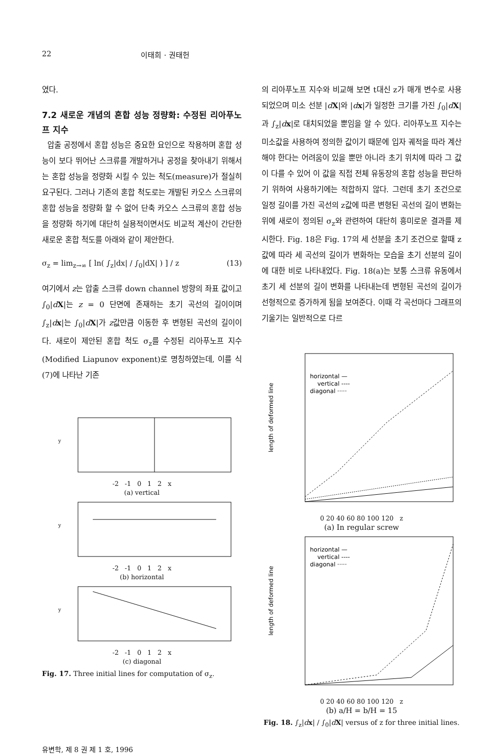22 이태희 · 권태헌
였다.
7.2 새로운 개념의 혼합 성능 정량화: 수정된 리아푸노프 지수
압출 공정에서 혼합 성능은 중요한 요인으로 작용하며 혼합 성능이 보다 뛰어난 스크류를 개발하거나 공정을 찾아내기 위해서는 혼합 성능을 정량화 시킬 수 있는 척도(measure)가 절실히 요구된다. 그러나 기존의 혼합 척도로는 개발된 카오스 스크류의 혼합 성능을 정량화 할 수 없어 단축 카오스 스크류의 혼합 성능을 정량화 하기에 대단히 실용적이면서도 비교적 계산이 간단한 새로운 혼합 척도를 아래와 같이 제안한다.
σ<sub>z</sub> = lim<sub>z→∞</sub> [ ln( ∫<sub>z</sub>|dx| / ∫<sub>0</sub>|dX| ) ] / z (13)
여기에서 z는 압출 스크류 down channel 방향의 좌표 값이고 ∫<sub>0</sub>|dX|는 z = 0 단면에 존재하는 초기 곡선의 길이이며 ∫<sub>z</sub>|dx|는 ∫<sub>0</sub>|dX|가 z값만큼 이동한 후 변형된 곡선의 길이이다. 새로이 제안된 혼합 척도 σ<sub>z</sub>를 수정된 리아푸노프 지수(Modified Liapunov exponent)로 명칭하였는데, 이를 식 (7)에 나타난 기존
y
-2 -1 0 1 2 x
(a) vertical
y
-2 -1 0 1 2 x
(b) horizontal
y
-2 -1 0 1 2 x
(c) diagonal
Fig. 17. Three initial lines for computation of σ<sub>z</sub>.
의 리아푸노프 지수와 비교해 보면 t대신 z가 매개 변수로 사용되었으며 미소 선분 |dX|와 |dx|가 일정한 크기를 가진 ∫<sub>0</sub>|dX|과 ∫<sub>z</sub>|dx|로 대치되었을 뿐임을 알 수 있다. 리아푸노프 지수는 미소값을 사용하여 정의한 값이기 때문에 입자 궤적을 따라 계산해야 한다는 어려움이 있을 뿐만 아니라 초기 위치에 따라 그 값이 다를 수 있어 이 값을 직접 전체 유동장의 혼합 성능을 판단하기 위하여 사용하기에는 적합하지 않다. 그런데 초기 조건으로 일정 길이를 가진 곡선의 z값에 따른 변형된 곡선의 길이 변화는 위에 새로이 정의된 σ<sub>z</sub>와 관련하여 대단히 흥미로운 결과를 제시한다. Fig. 18은 Fig. 17의 세 선분을 초기 조건으로 할때 z값에 따라 세 곡선의 길이가 변화하는 모습을 초기 선분의 길이에 대한 비로 나타내었다. Fig. 18(a)는 보통 스크류 유동에서 초기 세 선분의 길이 변화를 나타내는데 변형된 곡선의 길이가 선형적으로 증가하게 됨을 보여준다. 이때 각 곡선마다 그래프의 기울기는 일반적으로 다르
horizontal —
vertical ----
diagonal ·····
length of deformed line
0 20 40 60 80 100 120 z
(a) In regular screw
horizontal —
vertical ----
diagonal ·····
length of deformed line
0 20 40 60 80 100 120 z
(b) a/H = b/H = 15
Fig. 18. ∫<sub>z</sub>|dx| / ∫<sub>0</sub>|dX| versus of z for three initial lines.
유변학, 제 8 권 제 1 호, 1996